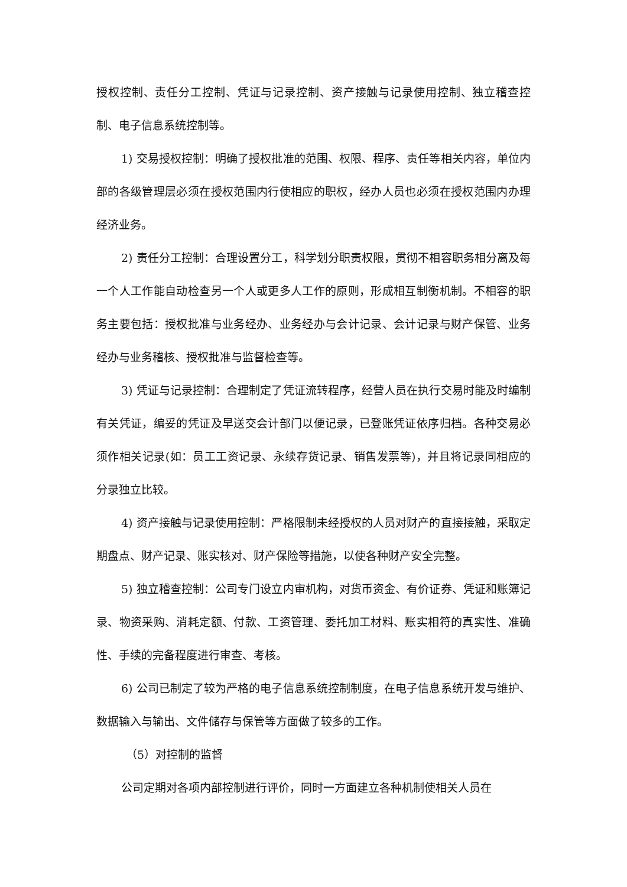授权控制、责任分工控制、凭证与记录控制、资产接触与记录使用控制、独立稽查控制、电子信息系统控制等。
1) 交易授权控制：明确了授权批准的范围、权限、程序、责任等相关内容，单位内部的各级管理层必须在授权范围内行使相应的职权，经办人员也必须在授权范围内办理经济业务。
2) 责任分工控制：合理设置分工，科学划分职责权限，贯彻不相容职务相分离及每一个人工作能自动检查另一个人或更多人工作的原则，形成相互制衡机制。不相容的职务主要包括：授权批准与业务经办、业务经办与会计记录、会计记录与财产保管、业务经办与业务稽核、授权批准与监督检查等。
3) 凭证与记录控制：合理制定了凭证流转程序，经营人员在执行交易时能及时编制有关凭证，编妥的凭证及早送交会计部门以便记录，已登账凭证依序归档。各种交易必须作相关记录(如：员工工资记录、永续存货记录、销售发票等)，并且将记录同相应的分录独立比较。
4) 资产接触与记录使用控制：严格限制未经授权的人员对财产的直接接触，采取定期盘点、财产记录、账实核对、财产保险等措施，以使各种财产安全完整。
5) 独立稽查控制：公司专门设立内审机构，对货币资金、有价证券、凭证和账簿记录、物资采购、消耗定额、付款、工资管理、委托加工材料、账实相符的真实性、准确性、手续的完备程度进行审查、考核。
6) 公司已制定了较为严格的电子信息系统控制制度，在电子信息系统开发与维护、数据输入与输出、文件储存与保管等方面做了较多的工作。
（5）对控制的监督
公司定期对各项内部控制进行评价，同时一方面建立各种机制使相关人员在